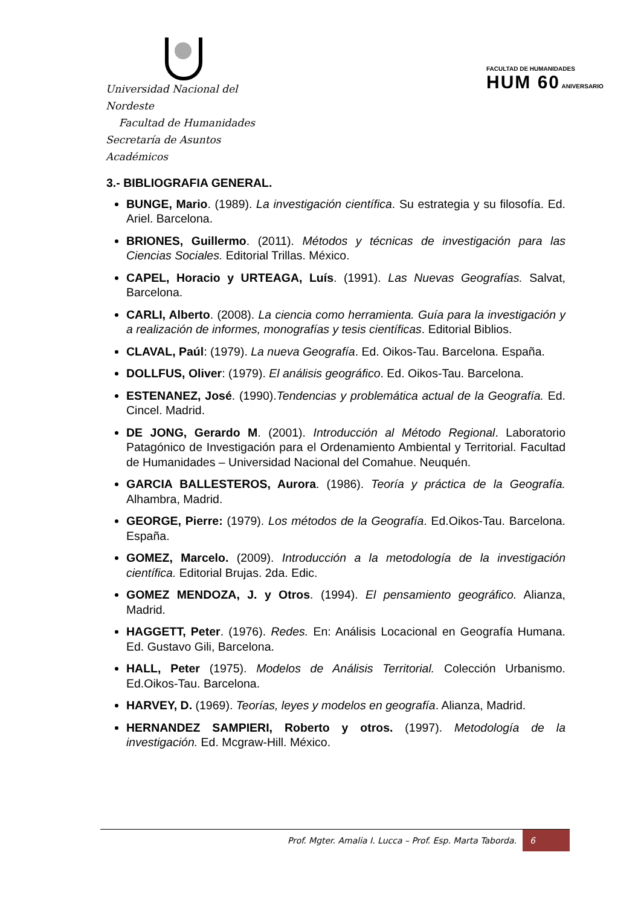Universidad Nacional del Nordeste
Facultad de Humanidades
Secretaría de Asuntos Académicos
FACULTAD DE HUMANIDADES
HUM 60 ANIVERSARIO
3.- BIBLIOGRAFIA GENERAL.
BUNGE, Mario. (1989). La investigación científica. Su estrategia y su filosofía. Ed. Ariel. Barcelona.
BRIONES, Guillermo. (2011). Métodos y técnicas de investigación para las Ciencias Sociales. Editorial Trillas. México.
CAPEL, Horacio y URTEAGA, Luís. (1991). Las Nuevas Geografías. Salvat, Barcelona.
CARLI, Alberto. (2008). La ciencia como herramienta. Guía para la investigación y a realización de informes, monografías y tesis científicas. Editorial Biblios.
CLAVAL, Paúl: (1979). La nueva Geografía. Ed. Oikos-Tau. Barcelona. España.
DOLLFUS, Oliver: (1979). El análisis geográfico. Ed. Oikos-Tau. Barcelona.
ESTENANEZ, José. (1990).Tendencias y problemática actual de la Geografía. Ed. Cincel. Madrid.
DE JONG, Gerardo M. (2001). Introducción al Método Regional. Laboratorio Patagónico de Investigación para el Ordenamiento Ambiental y Territorial. Facultad de Humanidades – Universidad Nacional del Comahue. Neuquén.
GARCIA BALLESTEROS, Aurora. (1986). Teoría y práctica de la Geografía. Alhambra, Madrid.
GEORGE, Pierre: (1979). Los métodos de la Geografía. Ed.Oikos-Tau. Barcelona. España.
GOMEZ, Marcelo. (2009). Introducción a la metodología de la investigación científica. Editorial Brujas. 2da. Edic.
GOMEZ MENDOZA, J. y Otros. (1994). El pensamiento geográfico. Alianza, Madrid.
HAGGETT, Peter. (1976). Redes. En: Análisis Locacional en Geografía Humana. Ed. Gustavo Gili, Barcelona.
HALL, Peter (1975). Modelos de Análisis Territorial. Colección Urbanismo. Ed.Oikos-Tau. Barcelona.
HARVEY, D. (1969). Teorías, leyes y modelos en geografía. Alianza, Madrid.
HERNANDEZ SAMPIERI, Roberto y otros. (1997). Metodología de la investigación. Ed. Mcgraw-Hill. México.
Prof. Mgter. Amalia I. Lucca – Prof. Esp. Marta Taborda. 6